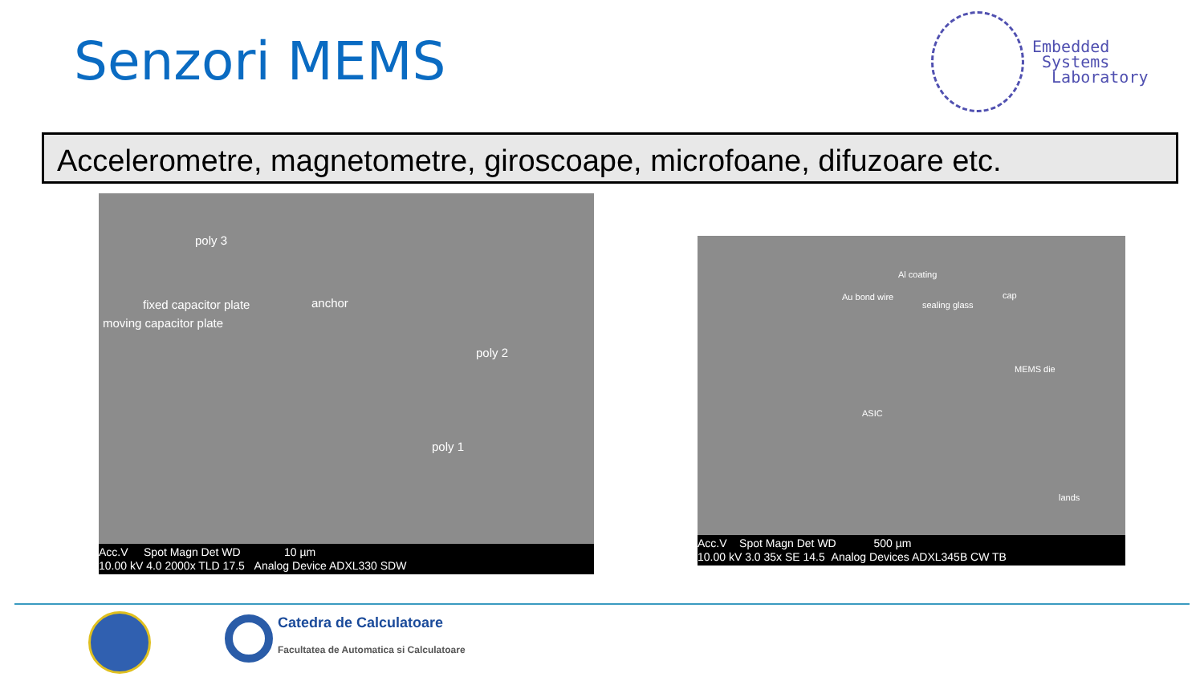Senzori MEMS
Embedded
Systems
Laboratory
Accelerometre, magnetometre, giroscoape, microfoane, difuzoare etc.
poly 3
fixed capacitor plate anchor
moving capacitor plate
poly 2
poly 1
Acc.V Spot Magn Det WD 10 µm
10.00 kV 4.0 2000x TLD 17.5 Analog Device ADXL330 SDW
Al coating
Au bond wire
sealing glass
cap
MEMS die
ASIC
lands
Acc.V Spot Magn Det WD 500 µm
10.00 kV 3.0 35x SE 14.5 Analog Devices ADXL345B CW TB
Catedra de Calculatoare
Facultatea de Automatica si Calculatoare